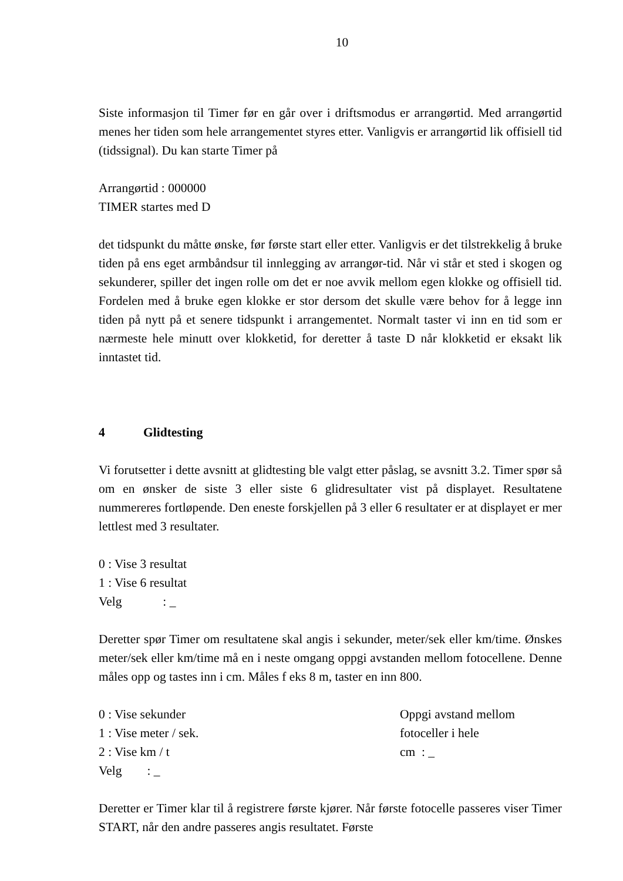10
Siste informasjon til Timer før en går over i driftsmodus er arrangørtid. Med arrangørtid menes her tiden som hele arrangementet styres etter. Vanligvis er arrangørtid lik offisiell tid (tidssignal). Du kan starte Timer på
Arrangørtid : 000000
TIMER startes med D
det tidspunkt du måtte ønske, før første start eller etter. Vanligvis er det tilstrekkelig å bruke tiden på ens eget armbåndsur til innlegging av arrangør-tid. Når vi står et sted i skogen og sekunderer, spiller det ingen rolle om det er noe avvik mellom egen klokke og offisiell tid. Fordelen med å bruke egen klokke er stor dersom det skulle være behov for å legge inn tiden på nytt på et senere tidspunkt i arrangementet. Normalt taster vi inn en tid som er nærmeste hele minutt over klokketid, for deretter å taste D når klokketid er eksakt lik inntastet tid.
4 Glidtesting
Vi forutsetter i dette avsnitt at glidtesting ble valgt etter påslag, se avsnitt 3.2. Timer spør så om en ønsker de siste 3 eller siste 6 glidresultater vist på displayet. Resultatene nummereres fortløpende. Den eneste forskjellen på 3 eller 6 resultater er at displayet er mer lettlest med 3 resultater.
0 : Vise 3 resultat
1 : Vise 6 resultat
Velg : _
Deretter spør Timer om resultatene skal angis i sekunder, meter/sek eller km/time. Ønskes meter/sek eller km/time må en i neste omgang oppgi avstanden mellom fotocellene. Denne måles opp og tastes inn i cm. Måles f eks 8 m, taster en inn 800.
0 : Vise sekunder
1 : Vise meter / sek.
2 : Vise km / t
Velg : _
Oppgi avstand mellom
fotoceller i hele
cm : _
Deretter er Timer klar til å registrere første kjører. Når første fotocelle passeres viser Timer START, når den andre passeres angis resultatet. Første